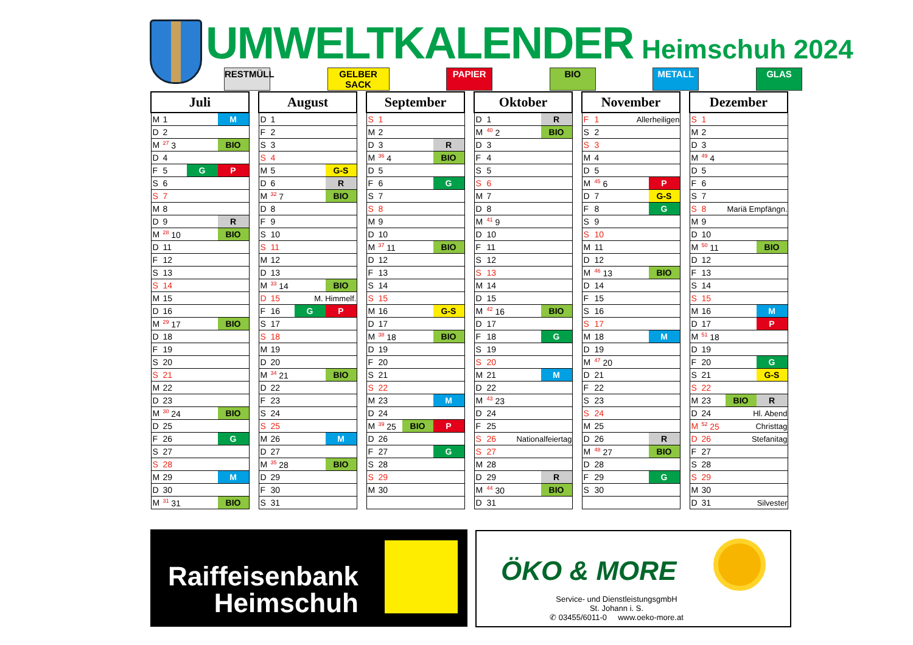UMWELTKALENDER Heimschuh 2024
RESTMÜLL GELBER SACK PAPIER BIO METALL GLAS
| Juli | | |
| --- | --- | --- |
| M | 1 | M |
| D | 2 | |
| M | <sup>27</sup> 3 | BIO |
| D | 4 | |
| F | 5 | G P |
| S | 6 | |
| S | 7 | |
| M | 8 | |
| D | 9 | R |
| M | <sup>28</sup> 10 | BIO |
| D | 11 | |
| F | 12 | |
| S | 13 | |
| S | 14 | |
| M | 15 | |
| D | 16 | |
| M | <sup>29</sup> 17 | BIO |
| D | 18 | |
| F | 19 | |
| S | 20 | |
| S | 21 | |
| M | 22 | |
| D | 23 | |
| M | <sup>30</sup> 24 | BIO |
| D | 25 | |
| F | 26 | G |
| S | 27 | |
| S | 28 | |
| M | 29 | M |
| D | 30 | |
| M | <sup>31</sup> 31 | BIO |
| August | | |
| --- | --- | --- |
| D | 1 | |
| F | 2 | |
| S | 3 | |
| S | 4 | |
| M | 5 | G-S |
| D | 6 | R |
| M | <sup>32</sup> 7 | BIO |
| D | 8 | |
| F | 9 | |
| S | 10 | |
| S | 11 | |
| M | 12 | |
| D | 13 | |
| M | <sup>33</sup> 14 | BIO |
| D | 15 | M. Himmelf. |
| F | 16 | G P |
| S | 17 | |
| S | 18 | |
| M | 19 | |
| D | 20 | |
| M | <sup>34</sup> 21 | BIO |
| D | 22 | |
| F | 23 | |
| S | 24 | |
| S | 25 | |
| M | 26 | M |
| D | 27 | |
| M | <sup>35</sup> 28 | BIO |
| D | 29 | |
| F | 30 | |
| S | 31 | |
| September | | |
| --- | --- | --- |
| S | 1 | |
| M | 2 | |
| D | 3 | R |
| M | <sup>36</sup> 4 | BIO |
| D | 5 | |
| F | 6 | G |
| S | 7 | |
| S | 8 | |
| M | 9 | |
| D | 10 | |
| M | <sup>37</sup> 11 | BIO |
| D | 12 | |
| F | 13 | |
| S | 14 | |
| S | 15 | |
| M | 16 | G-S |
| D | 17 | |
| M | <sup>38</sup> 18 | BIO |
| D | 19 | |
| F | 20 | |
| S | 21 | |
| S | 22 | |
| M | 23 | M |
| D | 24 | |
| M | <sup>39</sup> 25 | BIO P |
| D | 26 | |
| F | 27 | G |
| S | 28 | |
| S | 29 | |
| M | 30 | |
| Oktober | | |
| --- | --- | --- |
| D | 1 | R |
| M | <sup>40</sup> 2 | BIO |
| D | 3 | |
| F | 4 | |
| S | 5 | |
| S | 6 | |
| M | 7 | |
| D | 8 | |
| M | <sup>41</sup> 9 | |
| D | 10 | |
| F | 11 | |
| S | 12 | |
| S | 13 | |
| M | 14 | |
| D | 15 | |
| M | <sup>42</sup> 16 | BIO |
| D | 17 | |
| F | 18 | G |
| S | 19 | |
| S | 20 | |
| M | 21 | M |
| D | 22 | |
| M | <sup>43</sup> 23 | |
| D | 24 | |
| F | 25 | |
| S | 26 | Nationalfeiertag |
| S | 27 | |
| M | 28 | |
| D | 29 | R |
| M | <sup>44</sup> 30 | BIO |
| D | 31 | |
| November | | |
| --- | --- | --- |
| F | 1 | Allerheiligen |
| S | 2 | |
| S | 3 | |
| M | 4 | |
| D | 5 | |
| M | <sup>45</sup> 6 | P |
| D | 7 | G-S |
| F | 8 | G |
| S | 9 | |
| S | 10 | |
| M | 11 | |
| D | 12 | |
| M | <sup>46</sup> 13 | BIO |
| D | 14 | |
| F | 15 | |
| S | 16 | |
| S | 17 | |
| M | 18 | M |
| D | 19 | |
| M | <sup>47</sup> 20 | |
| D | 21 | |
| F | 22 | |
| S | 23 | |
| S | 24 | |
| M | 25 | |
| D | 26 | R |
| M | <sup>48</sup> 27 | BIO |
| D | 28 | |
| F | 29 | G |
| S | 30 | |
| Dezember | | |
| --- | --- | --- |
| S | 1 | |
| M | 2 | |
| D | 3 | |
| M | <sup>49</sup> 4 | |
| D | 5 | |
| F | 6 | |
| S | 7 | |
| S | 8 | Mariä Empfängn. |
| M | 9 | |
| D | 10 | |
| M | <sup>50</sup> 11 | BIO |
| D | 12 | |
| F | 13 | |
| S | 14 | |
| S | 15 | |
| M | 16 | M |
| D | 17 | P |
| M | <sup>51</sup> 18 | |
| D | 19 | |
| F | 20 | G |
| S | 21 | G-S |
| S | 22 | |
| M | 23 | BIO R |
| D | 24 | Hl. Abend |
| M | <sup>52</sup> 25 | Christtag |
| D | 26 | Stefanitag |
| F | 27 | |
| S | 28 | |
| S | 29 | |
| M | 30 | |
| D | 31 | Silvester |
Raiffeisenbank Heimschuh
ÖKO & MORE
Service- und DienstleistungsgmbH
St. Johann i. S.
✆ 03455/6011-0 www.oeko-more.at